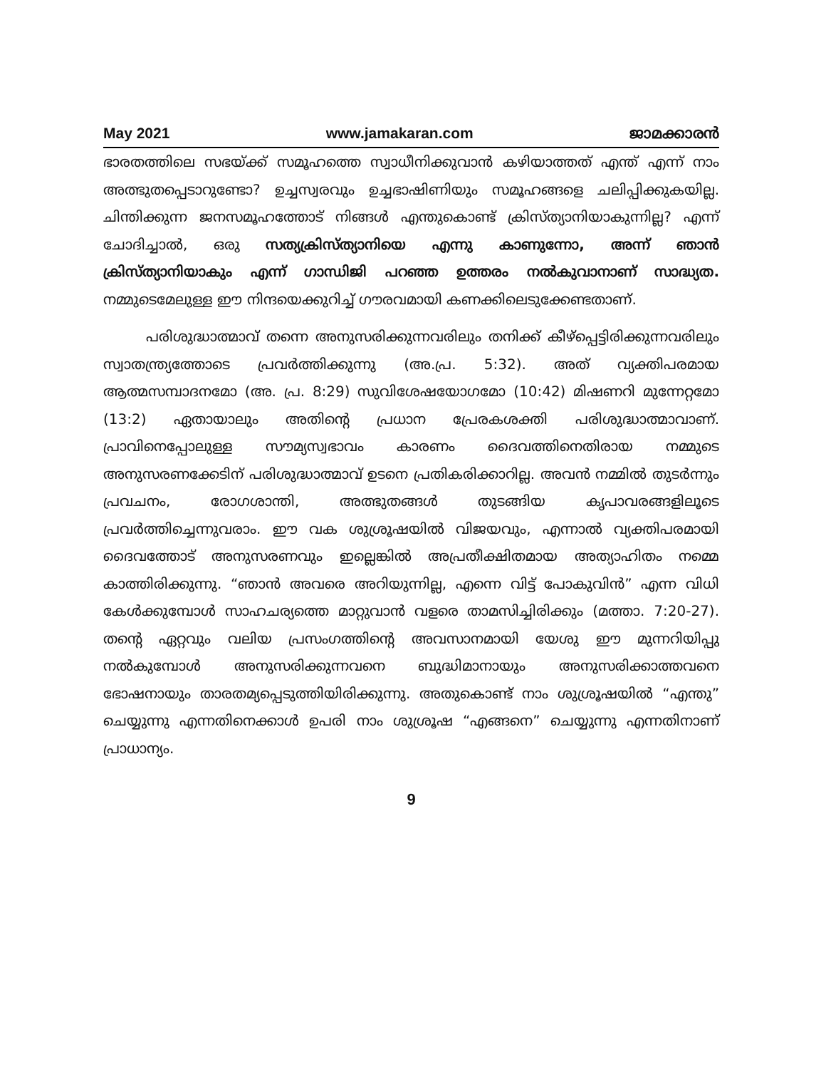May 2021 www.jamakaran.com ജാമക്കാരൻ
ഭാരതത്തിലെ സഭയ്ക്ക് സമൂഹത്തെ സ്വാധീനിക്കുവാൻ കഴിയാത്തത് എന്ത് എന്ന് നാം അത്ഭുതപ്പെടാറുണ്ടോ? ഉച്ചസ്വരവും ഉച്ചഭാഷിണിയും സമൂഹങ്ങളെ ചലിപ്പിക്കുകയില്ല. ചിന്തിക്കുന്ന ജനസമൂഹത്തോട് നിങ്ങൾ എന്തുകൊണ്ട് ക്രിസ്ത്യാനിയാകുന്നില്ല? എന്ന് ചോദിച്ചാൽ, ഒരു സത്യക്രിസ്ത്യാനിയെ എന്നു കാണുന്നോ, അന്ന് ഞാൻ ക്രിസ്ത്യാനിയാകും എന്ന് ഗാന്ധിജി പറഞ്ഞ ഉത്തരം നൽകുവാനാണ് സാദ്ധ്യത. നമ്മുടെമേലുള്ള ഈ നിന്ദയെക്കുറിച്ച് ഗൗരവമായി കണക്കിലെടുക്കേണ്ടതാണ്.
പരിശുദ്ധാത്മാവ് തന്നെ അനുസരിക്കുന്നവരിലും തനിക്ക് കീഴ്പ്പെട്ടിരിക്കുന്നവരിലും സ്വാതന്ത്ര്യത്തോടെ പ്രവർത്തിക്കുന്നു (അ.പ്ര. 5:32). അത് വ്യക്തിപരമായ ആത്മസമ്പാദനമോ (അ. പ്ര. 8:29) സുവിശേഷയോഗമോ (10:42) മിഷണറി മുന്നേറ്റമോ (13:2) ഏതായാലും അതിന്റെ പ്രധാന പ്രേരകശക്തി പരിശുദ്ധാത്മാവാണ്. പ്രാവിനെപ്പോലുള്ള സൗമ്യസ്വഭാവം കാരണം ദൈവത്തിനെതിരായ നമ്മുടെ അനുസരണക്കേടിന് പരിശുദ്ധാത്മാവ് ഉടനെ പ്രതികരിക്കാറില്ല. അവൻ നമ്മിൽ തുടർന്നും പ്രവചനം, രോഗശാന്തി, അത്ഭുതങ്ങൾ തുടങ്ങിയ കൃപാവരങ്ങളിലൂടെ പ്രവർത്തിച്ചെന്നുവരാം. ഈ വക ശുശ്രൂഷയിൽ വിജയവും, എന്നാൽ വ്യക്തിപരമായി ദൈവത്തോട് അനുസരണവും ഇല്ലെങ്കിൽ അപ്രതീക്ഷിതമായ അത്യാഹിതം നമ്മെ കാത്തിരിക്കുന്നു. “ഞാൻ അവരെ അറിയുന്നില്ല, എന്നെ വിട്ട് പോകുവിൻ” എന്ന വിധി കേൾക്കുമ്പോൾ സാഹചര്യത്തെ മാറ്റുവാൻ വളരെ താമസിച്ചിരിക്കും (മത്താ. 7:20-27). തന്റെ ഏറ്റവും വലിയ പ്രസംഗത്തിന്റെ അവസാനമായി യേശു ഈ മുന്നറിയിപ്പു നൽകുമ്പോൾ അനുസരിക്കുന്നവനെ ബുദ്ധിമാനായും അനുസരിക്കാത്തവനെ ഭോഷനായും താരതമ്യപ്പെടുത്തിയിരിക്കുന്നു. അതുകൊണ്ട് നാം ശുശ്രൂഷയിൽ “എന്തു” ചെയ്യുന്നു എന്നതിനെക്കാൾ ഉപരി നാം ശുശ്രൂഷ “എങ്ങനെ” ചെയ്യുന്നു എന്നതിനാണ് പ്രാധാന്യം.
9